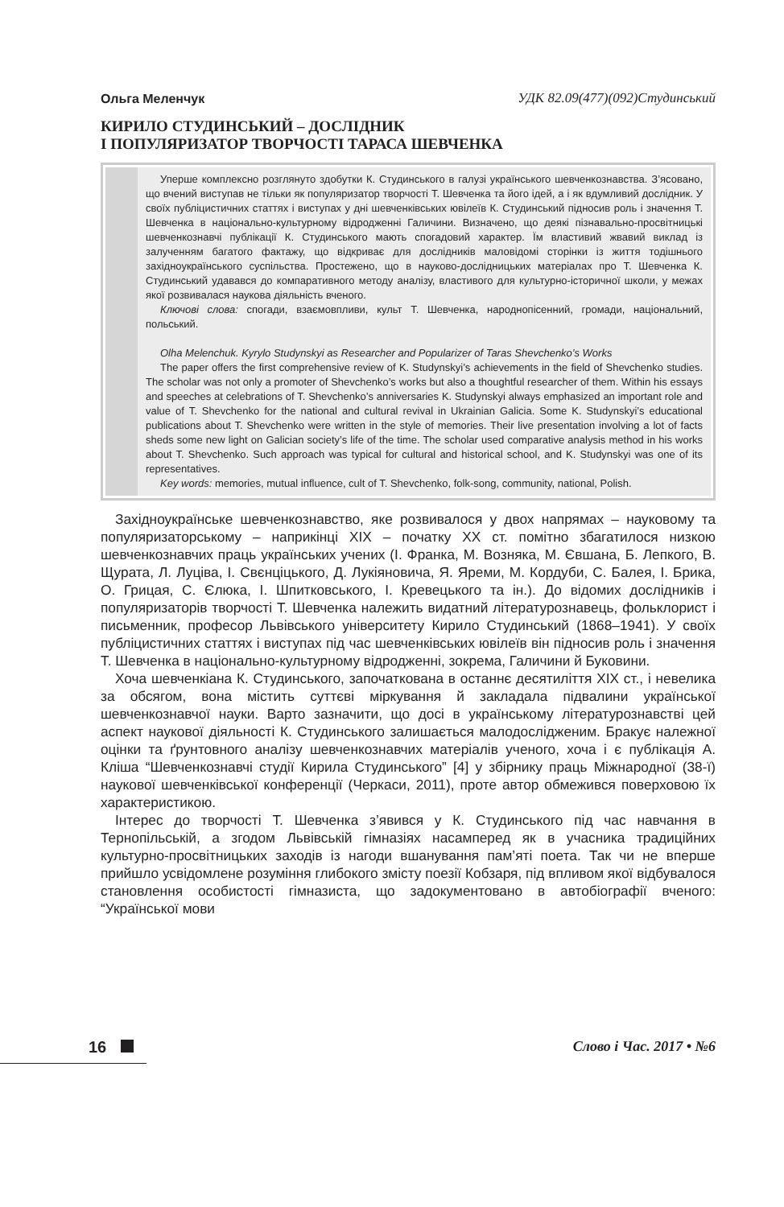Ольга Меленчук
УДК 82.09(477)(092)Студинський
КИРИЛО СТУДИНСЬКИЙ – ДОСЛІДНИК
І ПОПУЛЯРИЗАТОР ТВОРЧОСТІ ТАРАСА ШЕВЧЕНКА
Уперше комплексно розглянуто здобутки К. Студинського в галузі українського шевченкознавства. З’ясовано, що вчений виступав не тільки як популяризатор творчості Т. Шевченка та його ідей, а і як вдумливий дослідник. У своїх публіцистичних статтях і виступах у дні шевченківських ювілеїв К. Студинський підносив роль і значення Т. Шевченка в національно-культурному відродженні Галичини. Визначено, що деякі пізнавально-просвітницькі шевченкознавчі публікації К. Студинського мають спогадовий характер. Їм властивий жвавий виклад із залученням багатого фактажу, що відкриває для дослідників маловідомі сторінки із життя тодішнього західноукраїнського суспільства. Простежено, що в науково-дослідницьких матеріалах про Т. Шевченка К. Студинський удавався до компаративного методу аналізу, властивого для культурно-історичної школи, у межах якої розвивалася наукова діяльність вченого.
Ключові слова: спогади, взаємовпливи, культ Т. Шевченка, народнопісенний, громади, національний, польський.
Olha Melenchuk. Kyrylo Studynskyi as Researcher and Popularizer of Taras Shevchenko’s Works
The paper offers the first comprehensive review of K. Studynskyi’s achievements in the field of Shevchenko studies. The scholar was not only a promoter of Shevchenko’s works but also a thoughtful researcher of them. Within his essays and speeches at celebrations of T. Shevchenko’s anniversaries K. Studynskyi always emphasized an important role and value of T. Shevchenko for the national and cultural revival in Ukrainian Galicia. Some K. Studynskyi’s educational publications about T. Shevchenko were written in the style of memories. Their live presentation involving a lot of facts sheds some new light on Galician society’s life of the time. The scholar used comparative analysis method in his works about T. Shevchenko. Such approach was typical for cultural and historical school, and K. Studynskyi was one of its representatives.
Key words: memories, mutual influence, cult of T. Shevchenko, folk-song, community, national, Polish.
Західноукраїнське шевченкознавство, яке розвивалося у двох напрямах – науковому та популяризаторському – наприкінці ХІХ – початку ХХ ст. помітно збагатилося низкою шевченкознавчих праць українських учених (І. Франка, М. Возняка, М. Євшана, Б. Лепкого, В. Щурата, Л. Луціва, І. Свєнціцького, Д. Лукіяновича, Я. Яреми, М. Кордуби, С. Балея, І. Брика, О. Грицая, С. Єлюка, І. Шпитковського, І. Кревецького та ін.). До відомих дослідників і популяризаторів творчості Т. Шевченка належить видатний літературознавець, фольклорист і письменник, професор Львівського університету Кирило Студинський (1868–1941). У своїх публіцистичних статтях і виступах під час шевченківських ювілеїв він підносив роль і значення Т. Шевченка в національно-культурному відродженні, зокрема, Галичини й Буковини.
Хоча шевченкіана К. Студинського, започаткована в останнє десятиліття ХІХ ст., і невелика за обсягом, вона містить суттєві міркування й закладала підвалини української шевченкознавчої науки. Варто зазначити, що досі в українському літературознавстві цей аспект наукової діяльності К. Студинського залишається малодослідженим. Бракує належної оцінки та ґрунтовного аналізу шевченкознавчих матеріалів ученого, хоча і є публікація А. Кліша “Шевченкознавчі студії Кирила Студинського” [4] у збірнику праць Міжнародної (38-ї) наукової шевченківської конференції (Черкаси, 2011), проте автор обмежився поверховою їх характеристикою.
Інтерес до творчості Т. Шевченка з’явився у К. Студинського під час навчання в Тернопільській, а згодом Львівській гімназіях насамперед як в учасника традиційних культурно-просвітницьких заходів із нагоди вшанування пам’яті поета. Так чи не вперше прийшло усвідомлене розуміння глибокого змісту поезії Кобзаря, під впливом якої відбувалося становлення особистості гімназиста, що задокументовано в автобіографії вченого: “Української мови
16 Слово і Час. 2017 • №6